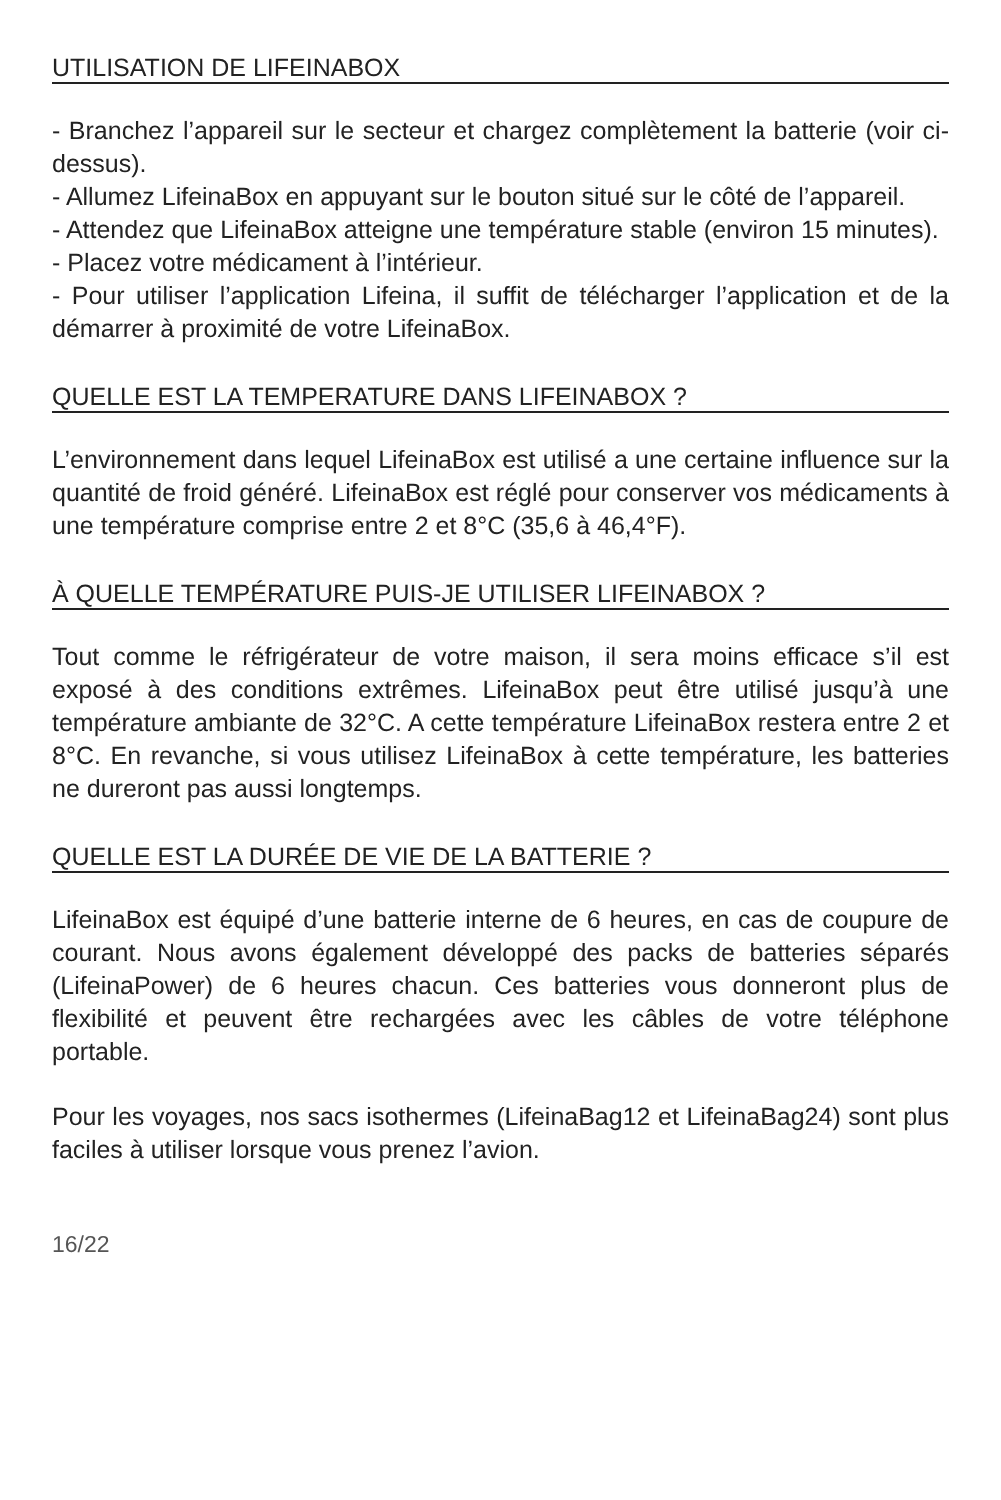UTILISATION DE LIFEINABOX
- Branchez l’appareil sur le secteur et chargez complètement la batterie (voir ci-dessus).
- Allumez LifeinaBox en appuyant sur le bouton situé sur le côté de l’appareil.
- Attendez que LifeinaBox atteigne une température stable (environ 15 minutes).
- Placez votre médicament à l’intérieur.
- Pour utiliser l’application Lifeina, il suffit de télécharger l’application et de la démarrer à proximité de votre LifeinaBox.
QUELLE EST LA TEMPERATURE DANS LIFEINABOX ?
L’environnement dans lequel LifeinaBox est utilisé a une certaine influence sur la quantité de froid généré. LifeinaBox est réglé pour conserver vos médicaments à une température comprise entre 2 et 8°C (35,6 à 46,4°F).
À QUELLE TEMPÉRATURE PUIS-JE UTILISER LIFEINABOX ?
Tout comme le réfrigérateur de votre maison, il sera moins efficace s’il est exposé à des conditions extrêmes. LifeinaBox peut être utilisé jusqu’à une température ambiante de 32°C. A cette température LifeinaBox restera entre 2 et 8°C. En revanche, si vous utilisez LifeinaBox à cette température, les batteries ne dureront pas aussi longtemps.
QUELLE EST LA DURÉE DE VIE DE LA BATTERIE ?
LifeinaBox est équipé d’une batterie interne de 6 heures, en cas de coupure de courant. Nous avons également développé des packs de batteries séparés (LifeinaPower) de 6 heures chacun. Ces batteries vous donneront plus de flexibilité et peuvent être rechargées avec les câbles de votre téléphone portable.
Pour les voyages, nos sacs isothermes (LifeinaBag12 et LifeinaBag24) sont plus faciles à utiliser lorsque vous prenez l’avion.
16/22